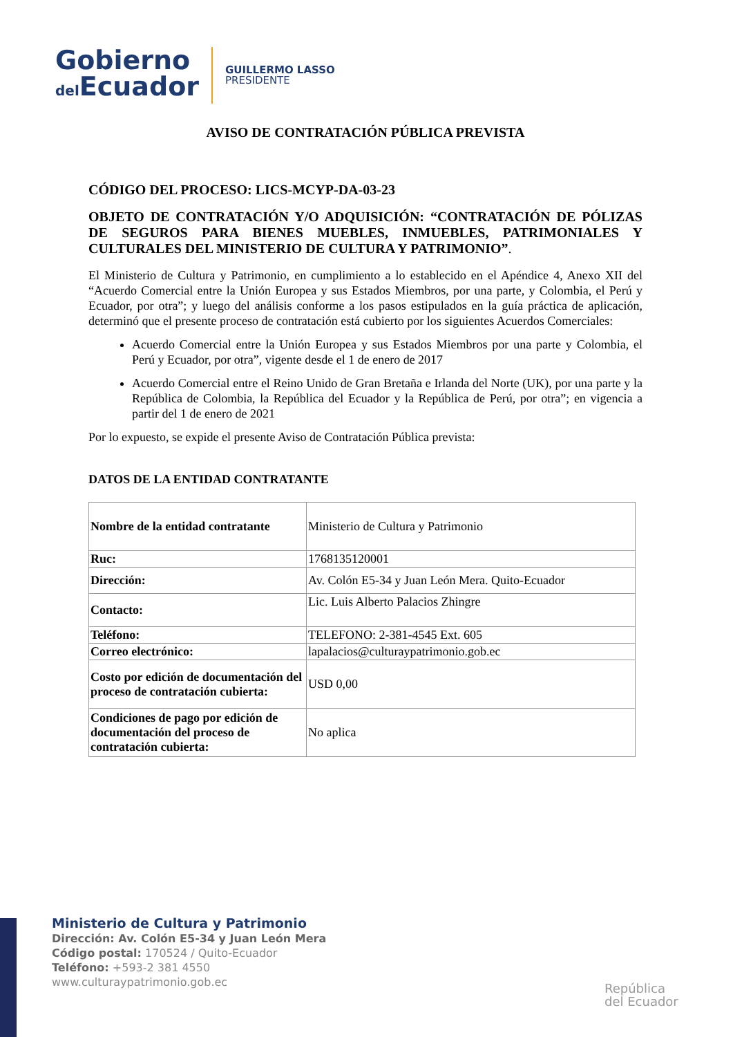Gobierno
del Ecuador
GUILLERMO LASSO
PRESIDENTE
AVISO DE CONTRATACIÓN PÚBLICA PREVISTA
CÓDIGO DEL PROCESO: LICS-MCYP-DA-03-23
OBJETO DE CONTRATACIÓN Y/O ADQUISICIÓN: “CONTRATACIÓN DE PÓLIZAS DE SEGUROS PARA BIENES MUEBLES, INMUEBLES, PATRIMONIALES Y CULTURALES DEL MINISTERIO DE CULTURA Y PATRIMONIO”.
El Ministerio de Cultura y Patrimonio, en cumplimiento a lo establecido en el Apéndice 4, Anexo XII del “Acuerdo Comercial entre la Unión Europea y sus Estados Miembros, por una parte, y Colombia, el Perú y Ecuador, por otra”; y luego del análisis conforme a los pasos estipulados en la guía práctica de aplicación, determinó que el presente proceso de contratación está cubierto por los siguientes Acuerdos Comerciales:
Acuerdo Comercial entre la Unión Europea y sus Estados Miembros por una parte y Colombia, el Perú y Ecuador, por otra”, vigente desde el 1 de enero de 2017
Acuerdo Comercial entre el Reino Unido de Gran Bretaña e Irlanda del Norte (UK), por una parte y la República de Colombia, la República del Ecuador y la República de Perú, por otra”; en vigencia a partir del 1 de enero de 2021
Por lo expuesto, se expide el presente Aviso de Contratación Pública prevista:
DATOS DE LA ENTIDAD CONTRATANTE
| Nombre de la entidad contratante | Ministerio de Cultura y Patrimonio |
| Ruc: | 1768135120001 |
| Dirección: | Av. Colón E5-34 y Juan León Mera. Quito-Ecuador |
| Contacto: | Lic. Luis Alberto Palacios Zhingre |
| Teléfono: | TELEFONO: 2-381-4545 Ext. 605 |
| Correo electrónico: | lapalacios@culturaypatrimonio.gob.ec |
| Costo por edición de documentación del proceso de contratación cubierta: | USD 0,00 |
| Condiciones de pago por edición de documentación del proceso de contratación cubierta: | No aplica |
Ministerio de Cultura y Patrimonio
Dirección: Av. Colón E5-34 y Juan León Mera
Código postal: 170524 / Quito-Ecuador
Teléfono: +593-2 381 4550
www.culturaypatrimonio.gob.ec
República
del Ecuador